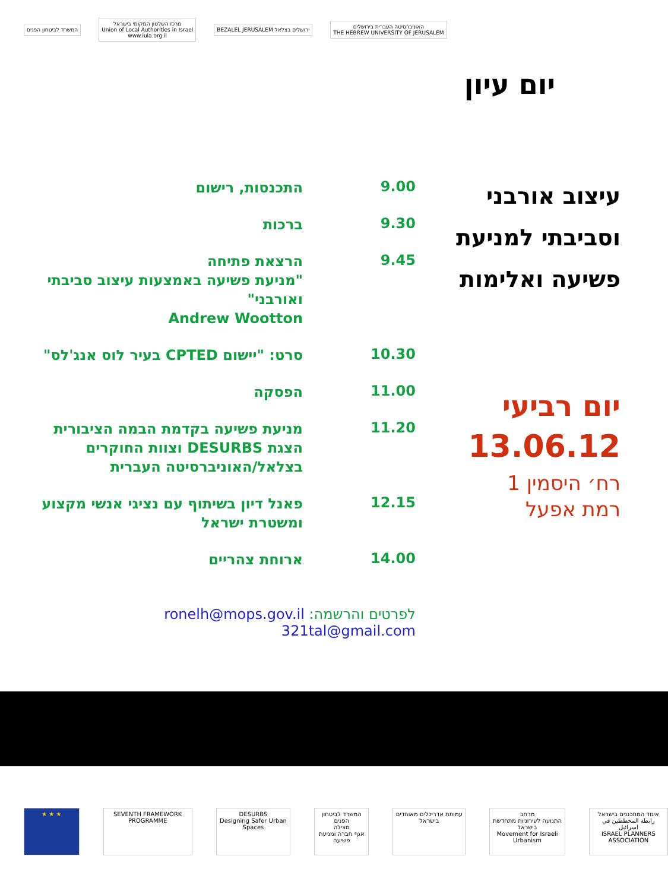המשרד לביטחון הפנים
מרכז השלטון המקומי בישראל
Union of Local Authorities in Israel
www.iula.org.il
BEZALEL JERUSALEM ירושלים בצלאל
האוניברסיטה העברית בירושלים
THE HEBREW UNIVERSITY OF JERUSALEM
יום עיון
עיצוב אורבני
וסביבתי למניעת
פשיעה ואלימות
יום רביעי
13.06.12
רח׳ היסמין 1
רמת אפעל
| 9.00 | התכנסות, רישום |
| 9.30 | ברכות |
| 9.45 | הרצאת פתיחה "מניעת פשיעה באמצעות עיצוב סביבתי ואורבני" Andrew Wootton |
| 10.30 | סרט: "יישום CPTED בעיר לוס אנג'לס" |
| 11.00 | הפסקה |
| 11.20 | מניעת פשיעה בקדמת הבמה הציבורית הצגת DESURBS וצוות החוקרים בצלאל/האוניברסיטה העברית |
| 12.15 | פאנל דיון בשיתוף עם נציגי אנשי מקצוע ומשטרת ישראל |
| 14.00 | ארוחת צהריים |
לפרטים והרשמה: ronelh@mops.gov.il
321tal@gmail.com
★ ★ ★
SEVENTH FRAMEWORK PROGRAMME DESURBS
Designing Safer Urban Spaces
המשרד לביטחון הפנים
מצילה
אגף חברה ומניעת פשיעה
עמותת אדריכלים מאוחדים בישראל מרחב
התנועה לעירוניות מתחדשת בישראל
Movement for Israeli Urbanism
איגוד המתכננים בישראל
رابطة المخططين في اسرائيل
ISRAEL PLANNERS ASSOCIATION